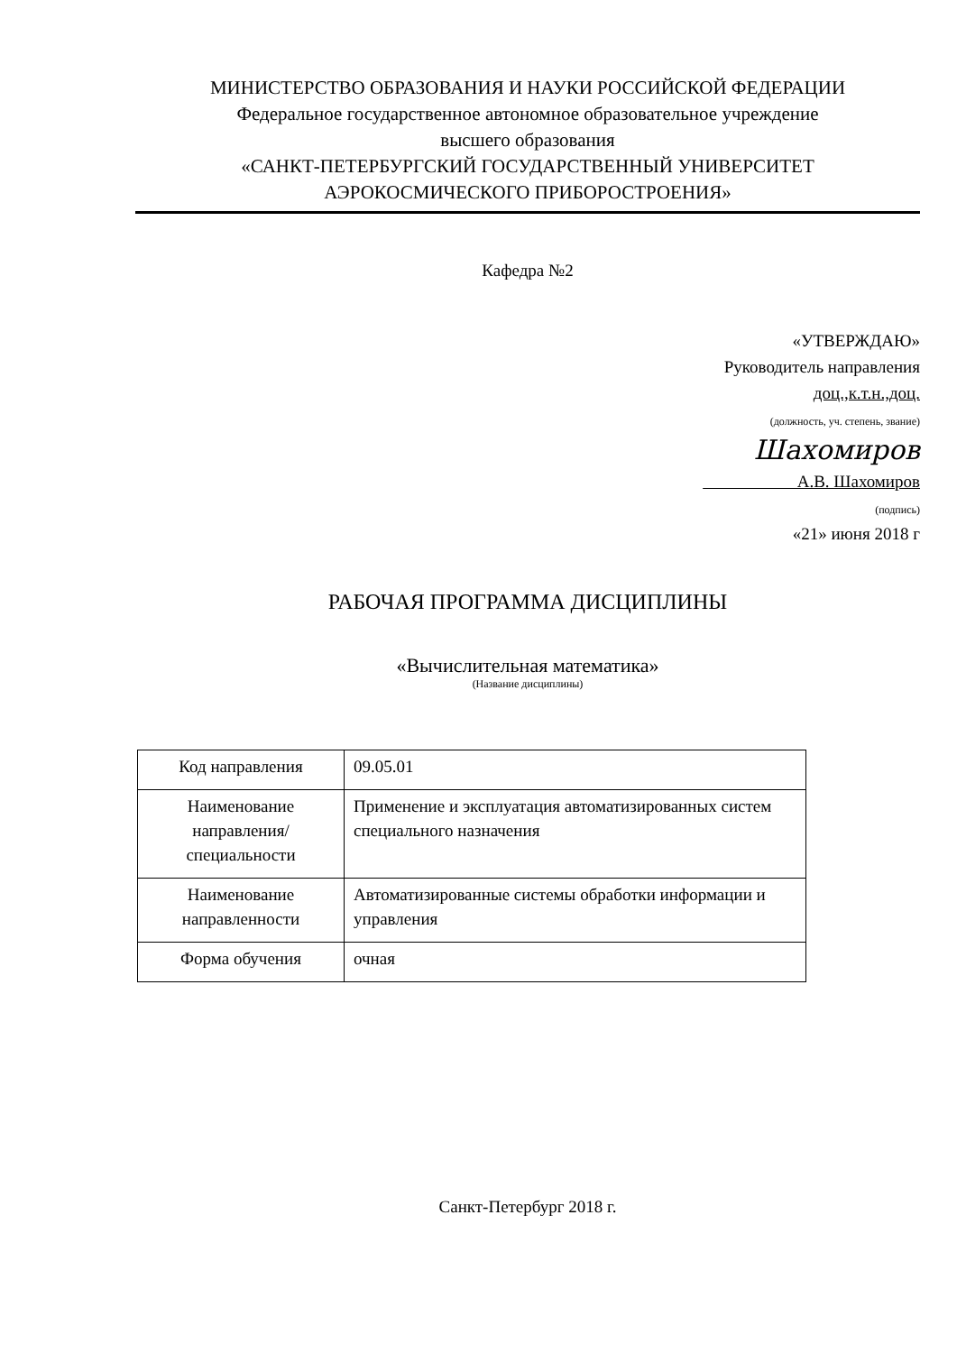МИНИСТЕРСТВО ОБРАЗОВАНИЯ И НАУКИ РОССИЙСКОЙ ФЕДЕРАЦИИ
Федеральное государственное автономное образовательное учреждение
высшего образования
«САНКТ-ПЕТЕРБУРГСКИЙ ГОСУДАРСТВЕННЫЙ УНИВЕРСИТЕТ
АЭРОКОСМИЧЕСКОГО ПРИБОРОСТРОЕНИЯ»
Кафедра №2
«УТВЕРЖДАЮ»
Руководитель направления
доц.,к.т.н.,доц.
(должность, уч. степень, звание)
Шахомиров
А.В. Шахомиров
(подпись)
«21» июня 2018 г
РАБОЧАЯ ПРОГРАММА ДИСЦИПЛИНЫ
«Вычислительная математика»
(Название дисциплины)
| Код направления | 09.05.01 |
| Наименование направления/ специальности | Применение и эксплуатация автоматизированных систем специального назначения |
| Наименование направленности | Автоматизированные системы обработки информации и управления |
| Форма обучения | очная |
Санкт-Петербург 2018 г.